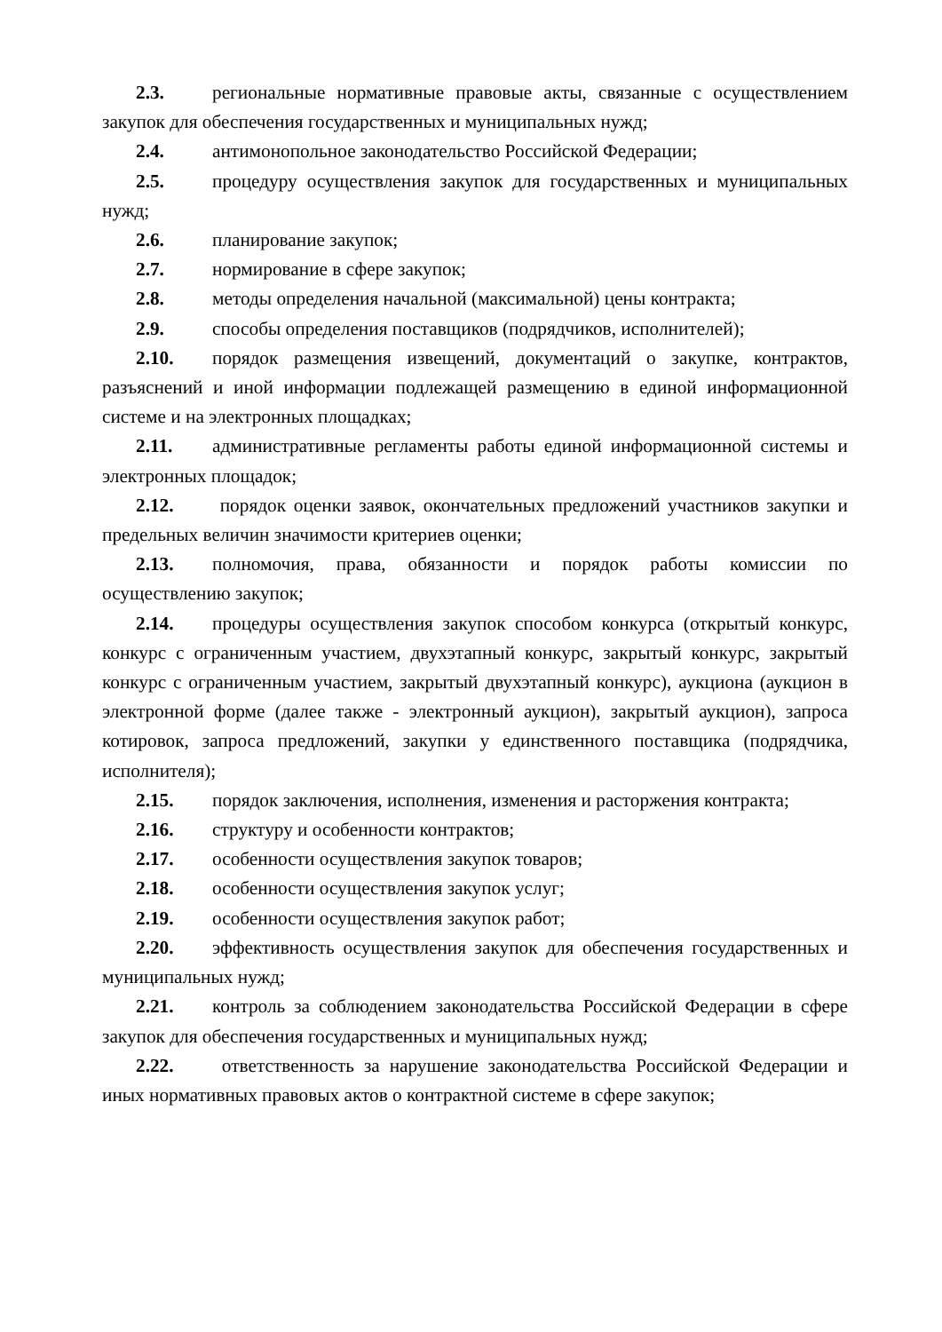2.3. региональные нормативные правовые акты, связанные с осуществлением закупок для обеспечения государственных и муниципальных нужд;
2.4. антимонопольное законодательство Российской Федерации;
2.5. процедуру осуществления закупок для государственных и муниципальных нужд;
2.6. планирование закупок;
2.7. нормирование в сфере закупок;
2.8. методы определения начальной (максимальной) цены контракта;
2.9. способы определения поставщиков (подрядчиков, исполнителей);
2.10. порядок размещения извещений, документаций о закупке, контрактов, разъяснений и иной информации подлежащей размещению в единой информационной системе и на электронных площадках;
2.11. административные регламенты работы единой информационной системы и электронных площадок;
2.12. порядок оценки заявок, окончательных предложений участников закупки и предельных величин значимости критериев оценки;
2.13. полномочия, права, обязанности и порядок работы комиссии по осуществлению закупок;
2.14. процедуры осуществления закупок способом конкурса (открытый конкурс, конкурс с ограниченным участием, двухэтапный конкурс, закрытый конкурс, закрытый конкурс с ограниченным участием, закрытый двухэтапный конкурс), аукциона (аукцион в электронной форме (далее также - электронный аукцион), закрытый аукцион), запроса котировок, запроса предложений, закупки у единственного поставщика (подрядчика, исполнителя);
2.15. порядок заключения, исполнения, изменения и расторжения контракта;
2.16. структуру и особенности контрактов;
2.17. особенности осуществления закупок товаров;
2.18. особенности осуществления закупок услуг;
2.19. особенности осуществления закупок работ;
2.20. эффективность осуществления закупок для обеспечения государственных и муниципальных нужд;
2.21. контроль за соблюдением законодательства Российской Федерации в сфере закупок для обеспечения государственных и муниципальных нужд;
2.22. ответственность за нарушение законодательства Российской Федерации и иных нормативных правовых актов о контрактной системе в сфере закупок;